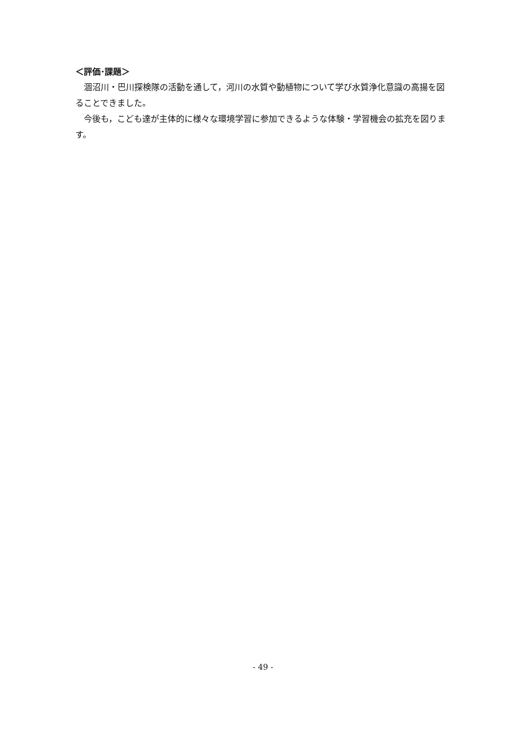＜評価･課題＞
　涸沼川・巴川探検隊の活動を通して，河川の水質や動植物について学び水質浄化意識の高揚を図ることできました。
　今後も，こども達が主体的に様々な環境学習に参加できるような体験・学習機会の拡充を図ります。
- 49 -